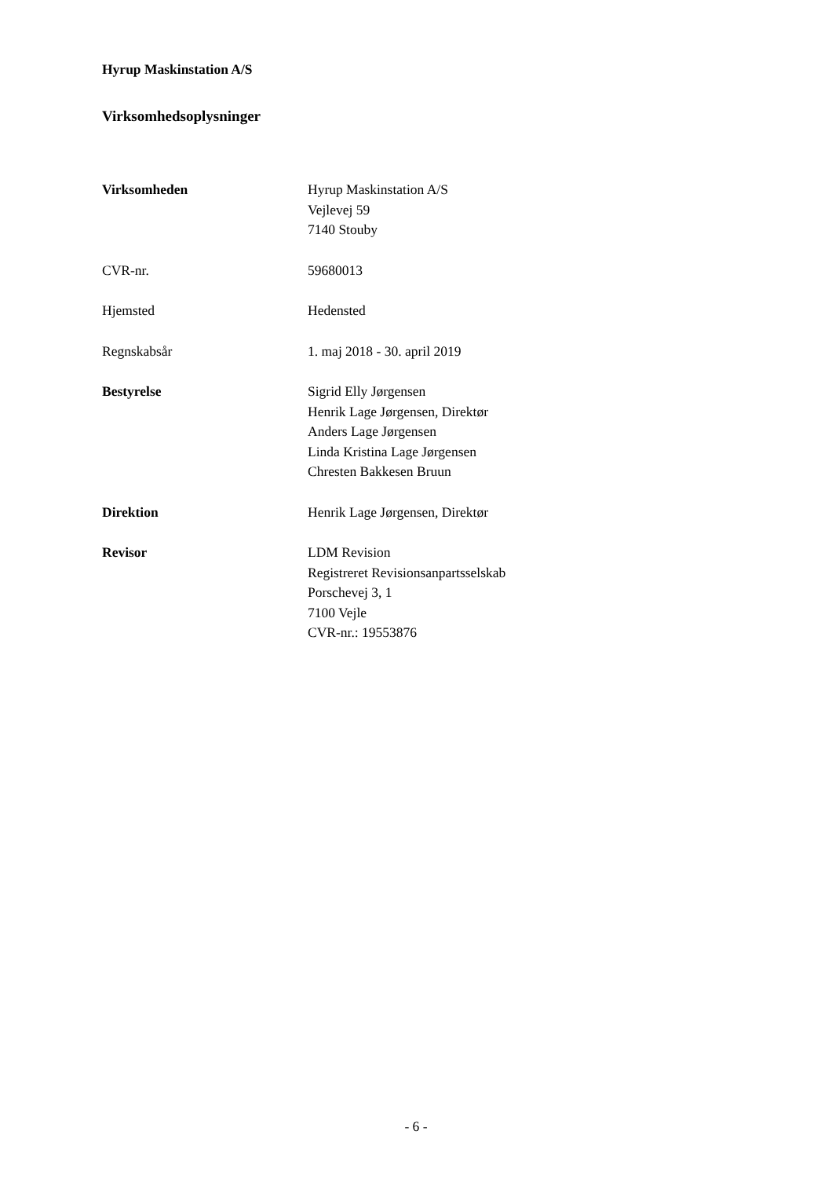Hyrup Maskinstation A/S
Virksomhedsoplysninger
| Virksomheden | Hyrup Maskinstation A/S Vejlevej 59 7140 Stouby |
| CVR-nr. | 59680013 |
| Hjemsted | Hedensted |
| Regnskabsår | 1. maj 2018 - 30. april 2019 |
| Bestyrelse | Sigrid Elly Jørgensen Henrik Lage Jørgensen, Direktør Anders Lage Jørgensen Linda Kristina Lage Jørgensen Chresten Bakkesen Bruun |
| Direktion | Henrik Lage Jørgensen, Direktør |
| Revisor | LDM Revision Registreret Revisionsanpartsselskab Porschevej 3, 1 7100 Vejle CVR-nr.: 19553876 |
- 6 -